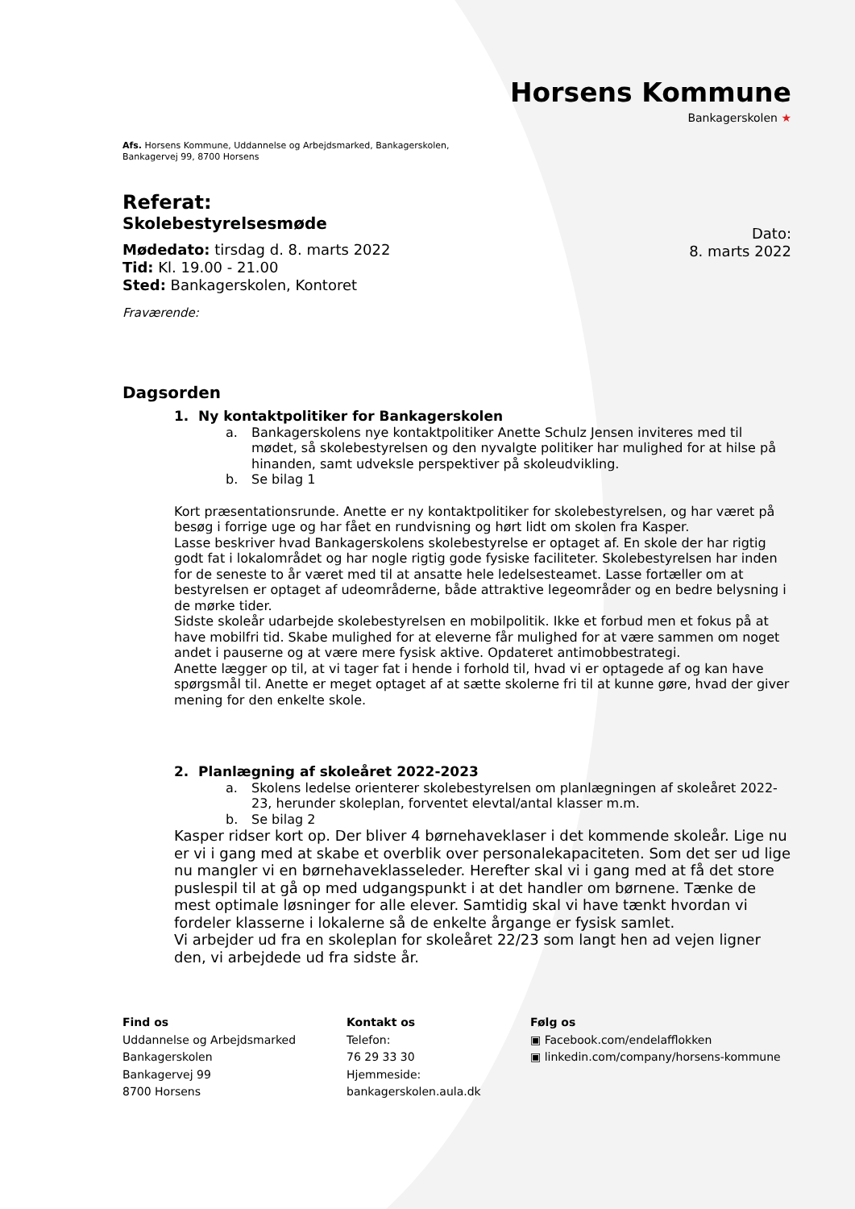Horsens Kommune
Bankagerskolen ★
Afs. Horsens Kommune, Uddannelse og Arbejdsmarked, Bankagerskolen,
Bankagervej 99, 8700 Horsens
Referat:
Skolebestyrelsesmøde
Mødedato: tirsdag d. 8. marts 2022
Tid: Kl. 19.00 - 21.00
Sted: Bankagerskolen, Kontoret
Dato:
8. marts 2022
Fraværende:
Dagsorden
1. Ny kontaktpolitiker for Bankagerskolen
a. Bankagerskolens nye kontaktpolitiker Anette Schulz Jensen inviteres med til mødet, så skolebestyrelsen og den nyvalgte politiker har mulighed for at hilse på hinanden, samt udveksle perspektiver på skoleudvikling.
b. Se bilag 1
Kort præsentationsrunde. Anette er ny kontaktpolitiker for skolebestyrelsen, og har været på besøg i forrige uge og har fået en rundvisning og hørt lidt om skolen fra Kasper.
Lasse beskriver hvad Bankagerskolens skolebestyrelse er optaget af. En skole der har rigtig godt fat i lokalområdet og har nogle rigtig gode fysiske faciliteter. Skolebestyrelsen har inden for de seneste to år været med til at ansatte hele ledelsesteamet. Lasse fortæller om at bestyrelsen er optaget af udeområderne, både attraktive legeområder og en bedre belysning i de mørke tider.
Sidste skoleår udarbejde skolebestyrelsen en mobilpolitik. Ikke et forbud men et fokus på at have mobilfri tid. Skabe mulighed for at eleverne får mulighed for at være sammen om noget andet i pauserne og at være mere fysisk aktive. Opdateret antimobbestrategi.
Anette lægger op til, at vi tager fat i hende i forhold til, hvad vi er optagede af og kan have spørgsmål til. Anette er meget optaget af at sætte skolerne fri til at kunne gøre, hvad der giver mening for den enkelte skole.
2. Planlægning af skoleåret 2022-2023
a. Skolens ledelse orienterer skolebestyrelsen om planlægningen af skoleåret 2022-23, herunder skoleplan, forventet elevtal/antal klasser m.m.
b. Se bilag 2
Kasper ridser kort op. Der bliver 4 børnehaveklaser i det kommende skoleår. Lige nu er vi i gang med at skabe et overblik over personalekapaciteten. Som det ser ud lige nu mangler vi en børnehaveklasseleder. Herefter skal vi i gang med at få det store puslespil til at gå op med udgangspunkt i at det handler om børnene. Tænke de mest optimale løsninger for alle elever. Samtidig skal vi have tænkt hvordan vi fordeler klasserne i lokalerne så de enkelte årgange er fysisk samlet.
Vi arbejder ud fra en skoleplan for skoleåret 22/23 som langt hen ad vejen ligner den, vi arbejdede ud fra sidste år.
Find os
Uddannelse og Arbejdsmarked
Bankagerskolen
Bankagervej 99
8700 Horsens
Kontakt os
Telefon:
76 29 33 30
Hjemmeside:
bankagerskolen.aula.dk
Følg os
▣ Facebook.com/endelafflokken
▣ linkedin.com/company/horsens-kommune